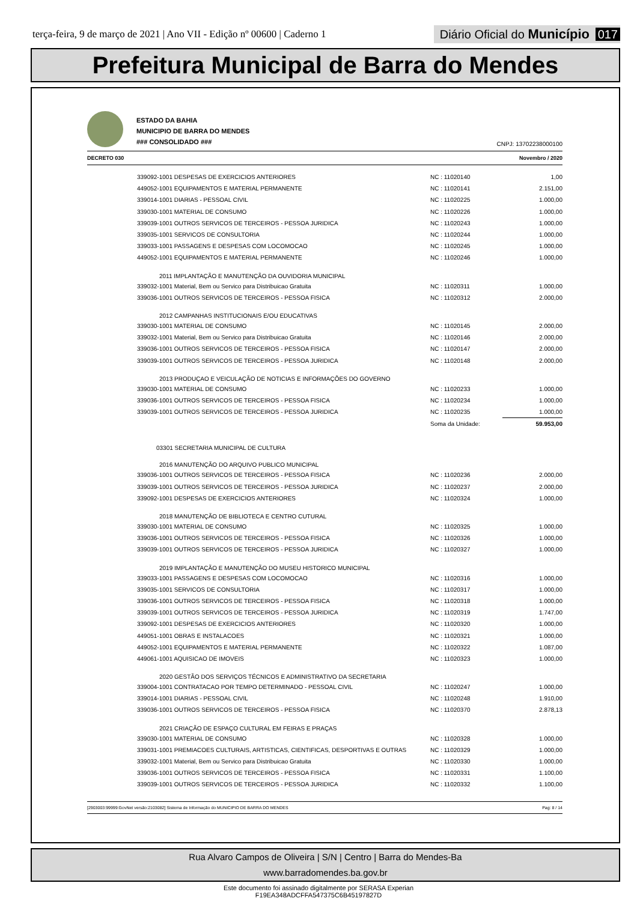terça-feira, 9 de março de 2021 | Ano VII - Edição nº 00600 | Caderno 1
Diário Oficial do Município 017
Prefeitura Municipal de Barra do Mendes
ESTADO DA BAHIA
MUNICIPIO DE BARRA DO MENDES
### CONSOLIDADO ###
CNPJ: 13702238000100
DECRETO 030 Novembro / 2020
| 339092-1001 DESPESAS DE EXERCICIOS ANTERIORES | NC : 11020140 | 1,00 |
| 449052-1001 EQUIPAMENTOS E MATERIAL PERMANENTE | NC : 11020141 | 2.151,00 |
| 339014-1001 DIARIAS - PESSOAL CIVIL | NC : 11020225 | 1.000,00 |
| 339030-1001 MATERIAL DE CONSUMO | NC : 11020226 | 1.000,00 |
| 339039-1001 OUTROS SERVICOS DE TERCEIROS - PESSOA JURIDICA | NC : 11020243 | 1.000,00 |
| 339035-1001 SERVICOS DE CONSULTORIA | NC : 11020244 | 1.000,00 |
| 339033-1001 PASSAGENS E DESPESAS COM LOCOMOCAO | NC : 11020245 | 1.000,00 |
| 449052-1001 EQUIPAMENTOS E MATERIAL PERMANENTE | NC : 11020246 | 1.000,00 |
| 2011 IMPLANTAÇÃO E MANUTENÇÃO DA OUVIDORIA MUNICIPAL | | |
| 339032-1001 Material, Bem ou Servico para Distribuicao Gratuita | NC : 11020311 | 1.000,00 |
| 339036-1001 OUTROS SERVICOS DE TERCEIROS - PESSOA FISICA | NC : 11020312 | 2.000,00 |
| 2012 CAMPANHAS INSTITUCIONAIS E/OU EDUCATIVAS | | |
| 339030-1001 MATERIAL DE CONSUMO | NC : 11020145 | 2.000,00 |
| 339032-1001 Material, Bem ou Servico para Distribuicao Gratuita | NC : 11020146 | 2.000,00 |
| 339036-1001 OUTROS SERVICOS DE TERCEIROS - PESSOA FISICA | NC : 11020147 | 2.000,00 |
| 339039-1001 OUTROS SERVICOS DE TERCEIROS - PESSOA JURIDICA | NC : 11020148 | 2.000,00 |
| 2013 PRODUÇAO E VEICULAÇÃO DE NOTICIAS E INFORMAÇÕES DO GOVERNO | | |
| 339030-1001 MATERIAL DE CONSUMO | NC : 11020233 | 1.000,00 |
| 339036-1001 OUTROS SERVICOS DE TERCEIROS - PESSOA FISICA | NC : 11020234 | 1.000,00 |
| 339039-1001 OUTROS SERVICOS DE TERCEIROS - PESSOA JURIDICA | NC : 11020235 | 1.000,00 |
| | Soma da Unidade: | 59.953,00 |
| 03301 SECRETARIA MUNICIPAL DE CULTURA | | |
| 2016 MANUTENÇÃO DO ARQUIVO PUBLICO MUNICIPAL | | |
| 339036-1001 OUTROS SERVICOS DE TERCEIROS - PESSOA FISICA | NC : 11020236 | 2.000,00 |
| 339039-1001 OUTROS SERVICOS DE TERCEIROS - PESSOA JURIDICA | NC : 11020237 | 2.000,00 |
| 339092-1001 DESPESAS DE EXERCICIOS ANTERIORES | NC : 11020324 | 1.000,00 |
| 2018 MANUTENÇÃO DE BIBLIOTECA E CENTRO CUTURAL | | |
| 339030-1001 MATERIAL DE CONSUMO | NC : 11020325 | 1.000,00 |
| 339036-1001 OUTROS SERVICOS DE TERCEIROS - PESSOA FISICA | NC : 11020326 | 1.000,00 |
| 339039-1001 OUTROS SERVICOS DE TERCEIROS - PESSOA JURIDICA | NC : 11020327 | 1.000,00 |
| 2019 IMPLANTAÇÃO E MANUTENÇÃO DO MUSEU HISTORICO MUNICIPAL | | |
| 339033-1001 PASSAGENS E DESPESAS COM LOCOMOCAO | NC : 11020316 | 1.000,00 |
| 339035-1001 SERVICOS DE CONSULTORIA | NC : 11020317 | 1.000,00 |
| 339036-1001 OUTROS SERVICOS DE TERCEIROS - PESSOA FISICA | NC : 11020318 | 1.000,00 |
| 339039-1001 OUTROS SERVICOS DE TERCEIROS - PESSOA JURIDICA | NC : 11020319 | 1.747,00 |
| 339092-1001 DESPESAS DE EXERCICIOS ANTERIORES | NC : 11020320 | 1.000,00 |
| 449051-1001 OBRAS E INSTALACOES | NC : 11020321 | 1.000,00 |
| 449052-1001 EQUIPAMENTOS E MATERIAL PERMANENTE | NC : 11020322 | 1.087,00 |
| 449061-1001 AQUISICAO DE IMOVEIS | NC : 11020323 | 1.000,00 |
| 2020 GESTÃO DOS SERVIÇOS TÉCNICOS E ADMINISTRATIVO DA SECRETARIA | | |
| 339004-1001 CONTRATACAO POR TEMPO DETERMINADO - PESSOAL CIVIL | NC : 11020247 | 1.000,00 |
| 339014-1001 DIARIAS - PESSOAL CIVIL | NC : 11020248 | 1.910,00 |
| 339036-1001 OUTROS SERVICOS DE TERCEIROS - PESSOA FISICA | NC : 11020370 | 2.878,13 |
| 2021 CRIAÇÃO DE ESPAÇO CULTURAL EM FEIRAS E PRAÇAS | | |
| 339030-1001 MATERIAL DE CONSUMO | NC : 11020328 | 1.000,00 |
| 339031-1001 PREMIACOES CULTURAIS, ARTISTICAS, CIENTIFICAS, DESPORTIVAS E OUTRAS | NC : 11020329 | 1.000,00 |
| 339032-1001 Material, Bem ou Servico para Distribuicao Gratuita | NC : 11020330 | 1.000,00 |
| 339036-1001 OUTROS SERVICOS DE TERCEIROS - PESSOA FISICA | NC : 11020331 | 1.100,00 |
| 339039-1001 OUTROS SERVICOS DE TERCEIROS - PESSOA JURIDICA | NC : 11020332 | 1.100,00 |
[2903003:99999:GovNet versão:2103082] Sistema de Informação do MUNICIPIO DE BARRA DO MENDES Pag: 8 / 14
Rua Alvaro Campos de Oliveira | S/N | Centro | Barra do Mendes-Ba
www.barradomendes.ba.gov.br
Este documento foi assinado digitalmente por SERASA Experian
F19EA348ADCFFA547375C6B45197827D